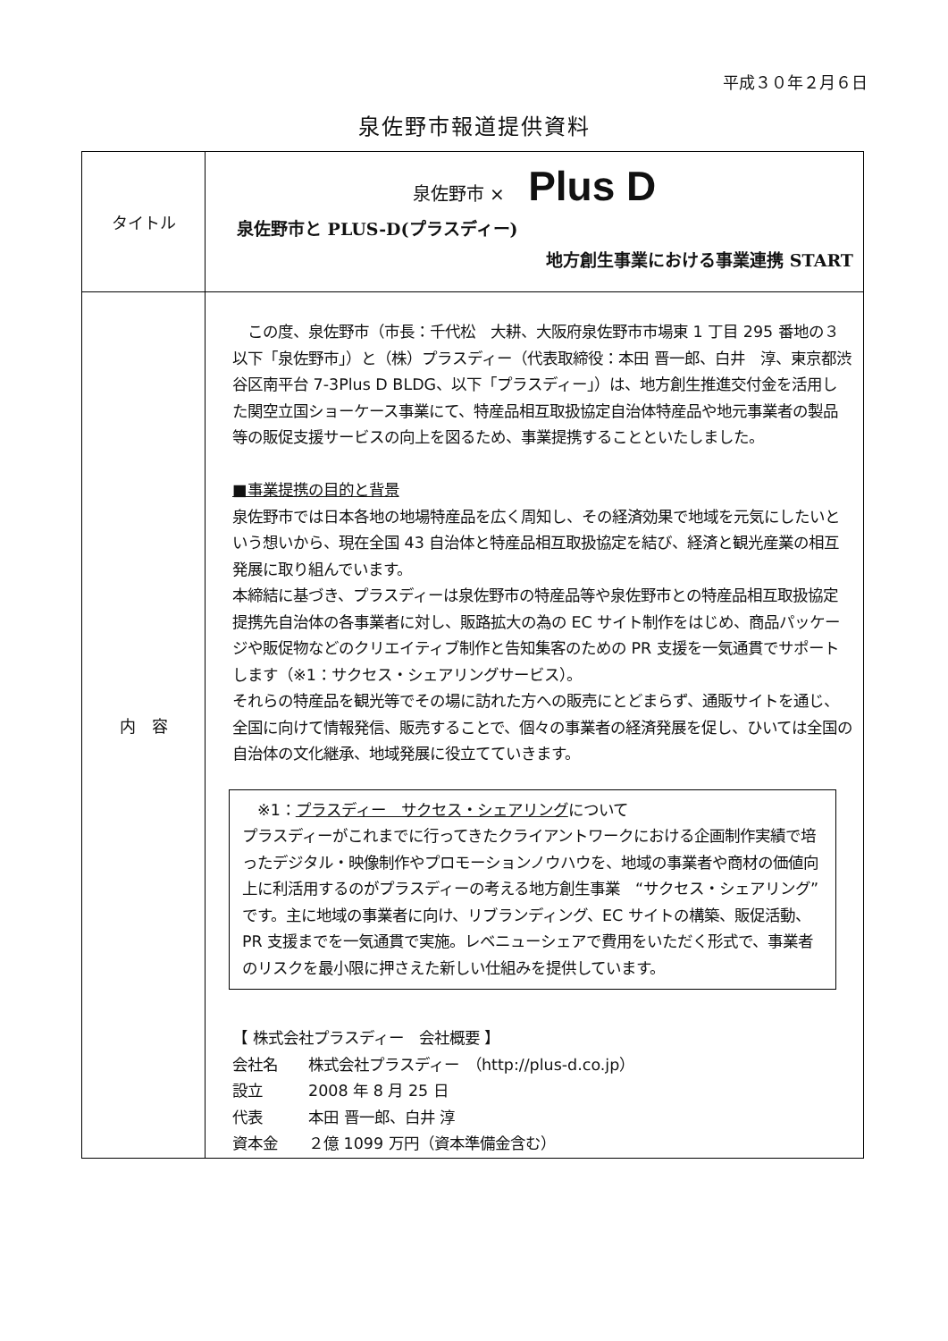平成３０年２月６日
泉佐野市報道提供資料
| タイトル | 泉佐野市 × Plus D 泉佐野市と PLUS-D(プラスディー) 地方創生事業における事業連携 START |
| 内 容 | この度、泉佐野市（市長：千代松 大耕、大阪府泉佐野市市場東 1 丁目 295 番地の３以下「泉佐野市」）と（株）プラスディー（代表取締役：本田 晋一郎、白井 淳、東京都渋谷区南平台 7-3Plus D BLDG、以下「プラスディー」）は、地方創生推進交付金を活用した関空立国ショーケース事業にて、特産品相互取扱協定自治体特産品や地元事業者の製品等の販促支援サービスの向上を図るため、事業提携することといたしました。 ■事業提携の目的と背景 泉佐野市では日本各地の地場特産品を広く周知し、その経済効果で地域を元気にしたいという想いから、現在全国 43 自治体と特産品相互取扱協定を結び、経済と観光産業の相互発展に取り組んでいます。 本締結に基づき、プラスディーは泉佐野市の特産品等や泉佐野市との特産品相互取扱協定提携先自治体の各事業者に対し、販路拡大の為の EC サイト制作をはじめ、商品パッケージや販促物などのクリエイティブ制作と告知集客のための PR 支援を一気通貫でサポートします（※1：サクセス・シェアリングサービス）。 それらの特産品を観光等でその場に訪れた方への販売にとどまらず、通販サイトを通じ、全国に向けて情報発信、販売することで、個々の事業者の経済発展を促し、ひいては全国の自治体の文化継承、地域発展に役立てていきます。 ※1： プラスディー サクセス・シェアリング について プラスディーがこれまでに行ってきたクライアントワークにおける企画制作実績で培ったデジタル・映像制作やプロモーションノウハウを、地域の事業者や商材の価値向上に利活用するのがプラスディーの考える地方創生事業 “サクセス・シェアリング”です。主に地域の事業者に向け、リブランディング、EC サイトの構築、販促活動、PR 支援までを一気通貫で実施。レベニューシェアで費用をいただく形式で、事業者のリスクを最小限に押さえた新しい仕組みを提供しています。 【 株式会社プラスディー 会社概要 】 会社名 株式会社プラスディー （http://plus-d.co.jp） 設立 2008 年 8 月 25 日 代表 本田 晋一郎、白井 淳 資本金 ２億 1099 万円（資本準備金含む） |